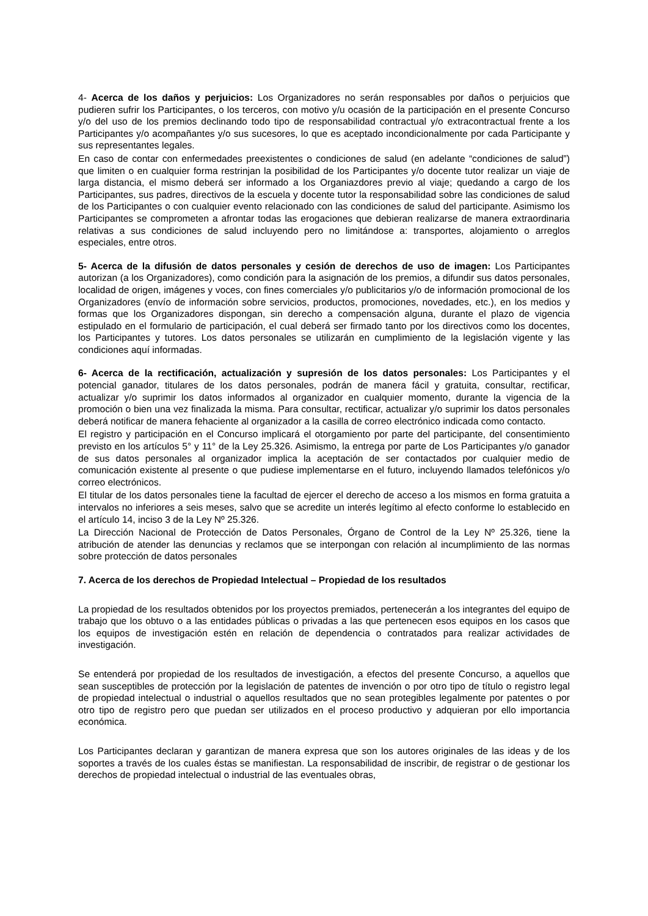4- Acerca de los daños y perjuicios: Los Organizadores no serán responsables por daños o perjuicios que pudieren sufrir los Participantes, o los terceros, con motivo y/u ocasión de la participación en el presente Concurso y/o del uso de los premios declinando todo tipo de responsabilidad contractual y/o extracontractual frente a los Participantes y/o acompañantes y/o sus sucesores, lo que es aceptado incondicionalmente por cada Participante y sus representantes legales.
En caso de contar con enfermedades preexistentes o condiciones de salud (en adelante “condiciones de salud”) que limiten o en cualquier forma restrinjan la posibilidad de los Participantes y/o docente tutor realizar un viaje de larga distancia, el mismo deberá ser informado a los Organiazdores previo al viaje; quedando a cargo de los Participantes, sus padres, directivos de la escuela y docente tutor la responsabilidad sobre las condiciones de salud de los Participantes o con cualquier evento relacionado con las condiciones de salud del participante. Asimismo los Participantes se comprometen a afrontar todas las erogaciones que debieran realizarse de manera extraordinaria relativas a sus condiciones de salud incluyendo pero no limitándose a: transportes, alojamiento o arreglos especiales, entre otros.
5- Acerca de la difusión de datos personales y cesión de derechos de uso de imagen: Los Participantes autorizan (a los Organizadores), como condición para la asignación de los premios, a difundir sus datos personales, localidad de origen, imágenes y voces, con fines comerciales y/o publicitarios y/o de información promocional de los Organizadores (envío de información sobre servicios, productos, promociones, novedades, etc.), en los medios y formas que los Organizadores dispongan, sin derecho a compensación alguna, durante el plazo de vigencia estipulado en el formulario de participación, el cual deberá ser firmado tanto por los directivos como los docentes, los Participantes y tutores. Los datos personales se utilizarán en cumplimiento de la legislación vigente y las condiciones aquí informadas.
6- Acerca de la rectificación, actualización y supresión de los datos personales: Los Participantes y el potencial ganador, titulares de los datos personales, podrán de manera fácil y gratuita, consultar, rectificar, actualizar y/o suprimir los datos informados al organizador en cualquier momento, durante la vigencia de la promoción o bien una vez finalizada la misma. Para consultar, rectificar, actualizar y/o suprimir los datos personales deberá notificar de manera fehaciente al organizador a la casilla de correo electrónico indicada como contacto.
El registro y participación en el Concurso implicará el otorgamiento por parte del participante, del consentimiento previsto en los artículos 5° y 11° de la Ley 25.326. Asimismo, la entrega por parte de Los Participantes y/o ganador de sus datos personales al organizador implica la aceptación de ser contactados por cualquier medio de comunicación existente al presente o que pudiese implementarse en el futuro, incluyendo llamados telefónicos y/o correo electrónicos.
El titular de los datos personales tiene la facultad de ejercer el derecho de acceso a los mismos en forma gratuita a intervalos no inferiores a seis meses, salvo que se acredite un interés legítimo al efecto conforme lo establecido en el artículo 14, inciso 3 de la Ley Nº 25.326.
La Dirección Nacional de Protección de Datos Personales, Órgano de Control de la Ley Nº 25.326, tiene la atribución de atender las denuncias y reclamos que se interpongan con relación al incumplimiento de las normas sobre protección de datos personales
7. Acerca de los derechos de Propiedad Intelectual – Propiedad de los resultados
La propiedad de los resultados obtenidos por los proyectos premiados, pertenecerán a los integrantes del equipo de trabajo que los obtuvo o a las entidades públicas o privadas a las que pertenecen esos equipos en los casos que los equipos de investigación estén en relación de dependencia o contratados para realizar actividades de investigación.
Se entenderá por propiedad de los resultados de investigación, a efectos del presente Concurso, a aquellos que sean susceptibles de protección por la legislación de patentes de invención o por otro tipo de título o registro legal de propiedad intelectual o industrial o aquellos resultados que no sean protegibles legalmente por patentes o por otro tipo de registro pero que puedan ser utilizados en el proceso productivo y adquieran por ello importancia económica.
Los Participantes declaran y garantizan de manera expresa que son los autores originales de las ideas y de los soportes a través de los cuales éstas se manifiestan. La responsabilidad de inscribir, de registrar o de gestionar los derechos de propiedad intelectual o industrial de las eventuales obras,